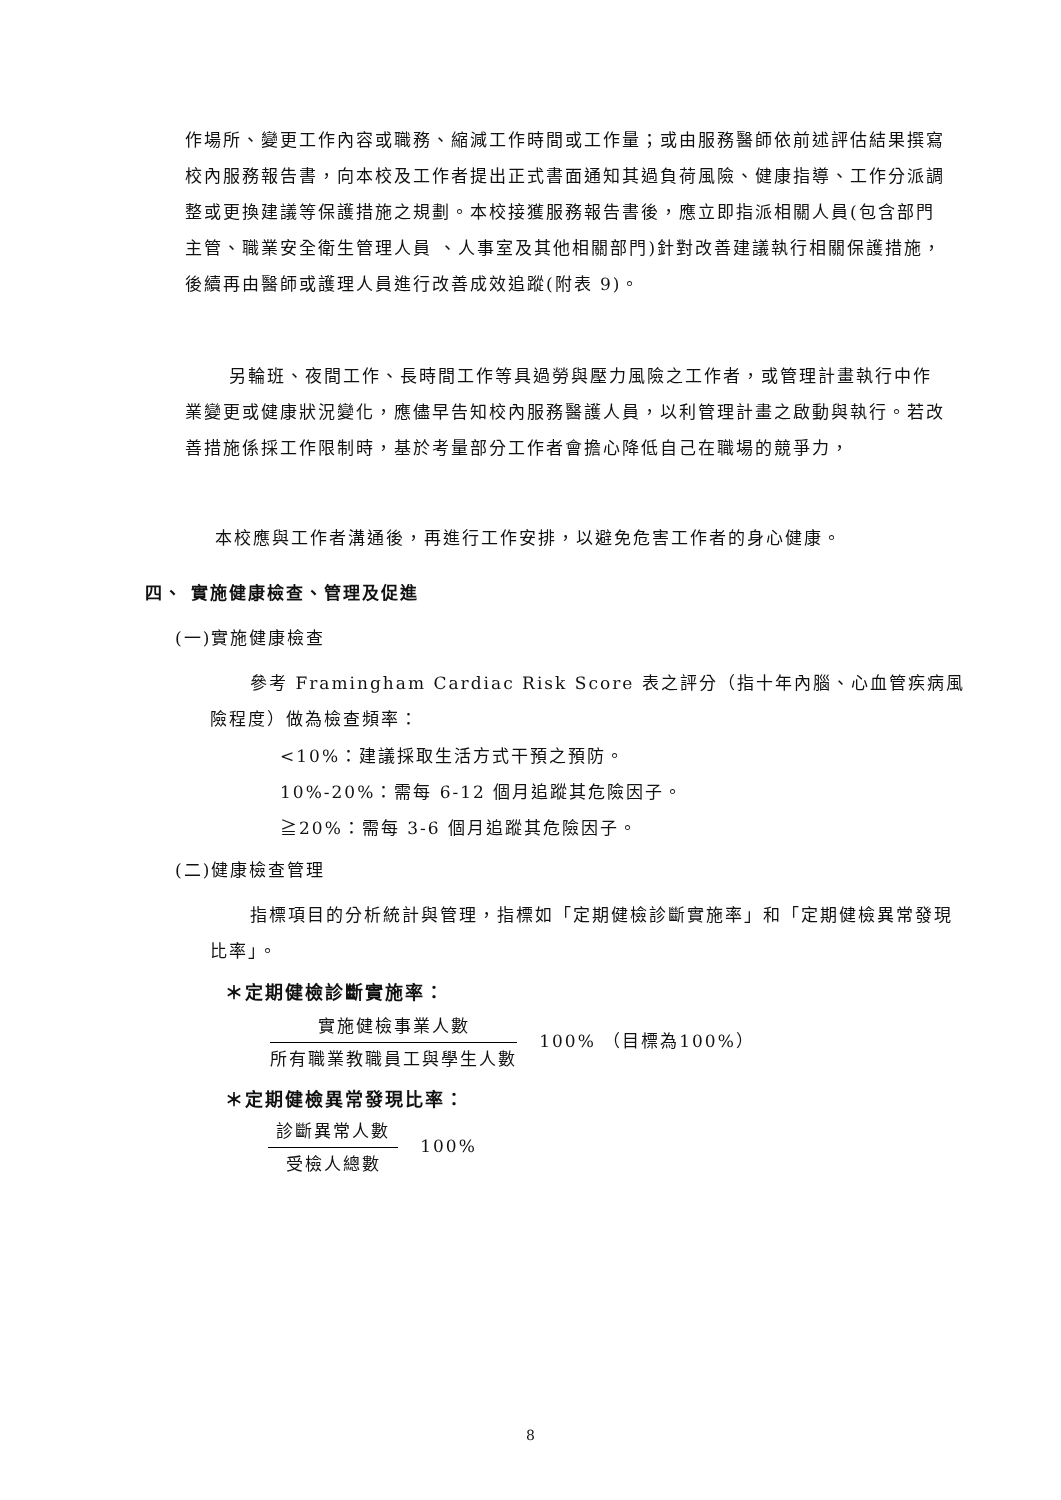作場所、變更工作內容或職務、縮減工作時間或工作量；或由服務醫師依前述評估結果撰寫校內服務報告書，向本校及工作者提出正式書面通知其過負荷風險、健康指導、工作分派調整或更換建議等保護措施之規劃。本校接獲服務報告書後，應立即指派相關人員(包含部門主管、職業安全衛生管理人員 、人事室及其他相關部門)針對改善建議執行相關保護措施，後續再由醫師或護理人員進行改善成效追蹤(附表 9)。
另輪班、夜間工作、長時間工作等具過勞與壓力風險之工作者，或管理計畫執行中作業變更或健康狀況變化，應儘早告知校內服務醫護人員，以利管理計畫之啟動與執行。若改善措施係採工作限制時，基於考量部分工作者會擔心降低自己在職場的競爭力，
本校應與工作者溝通後，再進行工作安排，以避免危害工作者的身心健康。
四、 實施健康檢查、管理及促進
(一)實施健康檢查
參考 Framingham Cardiac Risk Score 表之評分（指十年內腦、心血管疾病風險程度）做為檢查頻率：
<10%：建議採取生活方式干預之預防。
10%-20%：需每 6-12 個月追蹤其危險因子。
≧20%：需每 3-6 個月追蹤其危險因子。
(二)健康檢查管理
指標項目的分析統計與管理，指標如「定期健檢診斷實施率」和「定期健檢異常發現比率」。
＊定期健檢診斷實施率：
實施健檢事業人數
所有職業教職員工與學生人數
100% （目標為100%）
＊定期健檢異常發現比率：
診斷異常人數
受檢人總數
100%
8